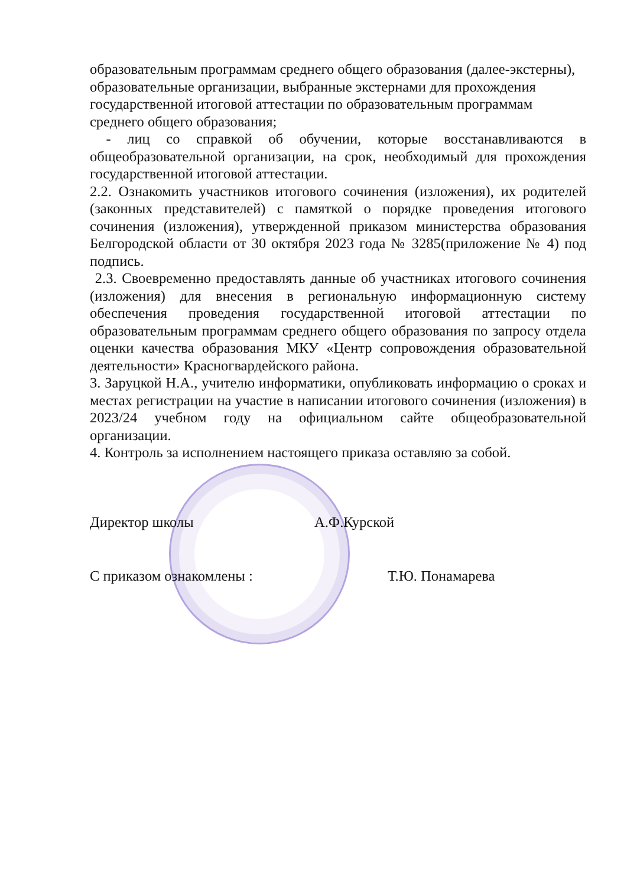образовательным программам среднего общего образования (далее-экстерны),
образовательные организации, выбранные экстернами для прохождения государственной итоговой аттестации по образовательным программам среднего общего образования;
- лиц со справкой об обучении, которые восстанавливаются в общеобразовательной организации, на срок, необходимый для прохождения государственной итоговой аттестации.
2.2. Ознакомить участников итогового сочинения (изложения), их родителей (законных представителей) с памяткой о порядке проведения итогового сочинения (изложения), утвержденной приказом министерства образования Белгородской области от 30 октября 2023 года № 3285(приложение № 4) под подпись.
2.3. Своевременно предоставлять данные об участниках итогового сочинения (изложения) для внесения в региональную информационную систему обеспечения проведения государственной итоговой аттестации по образовательным программам среднего общего образования по запросу отдела оценки качества образования МКУ «Центр сопровождения образовательной деятельности» Красногвардейского района.
3. Заруцкой Н.А., учителю информатики, опубликовать информацию о сроках и местах регистрации на участие в написании итогового сочинения (изложения) в 2023/24 учебном году на официальном сайте общеобразовательной организации.
4. Контроль за исполнением настоящего приказа оставляю за собой.
Директор школы А.Ф.Курской
С приказом ознакомлены : Т.Ю. Понамарева